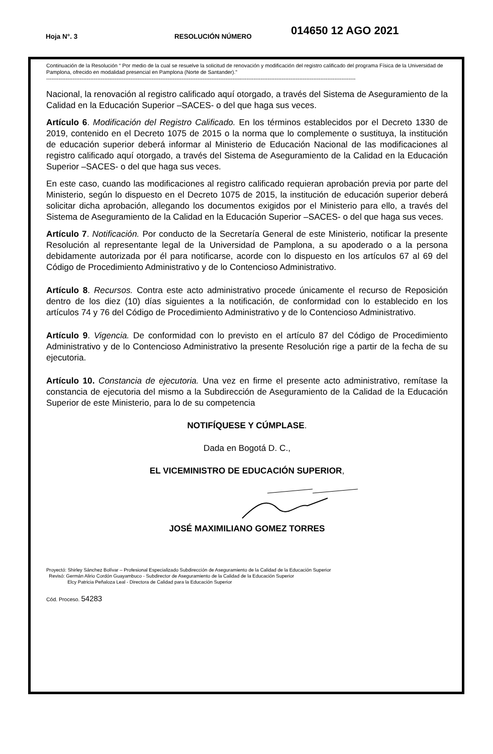Hoja N°. 3 RESOLUCIÓN NÚMERO 014650 12 AGO 2021
Continuación de la Resolución “ Por medio de la cual se resuelve la solicitud de renovación y modificación del registro calificado del programa Física de la Universidad de Pamplona, ofrecido en modalidad presencial en Pamplona (Norte de Santander).”
--------------------------------------------------------------------------------------------------------------------------------------------------------------------------------
Nacional, la renovación al registro calificado aquí otorgado, a través del Sistema de Aseguramiento de la Calidad en la Educación Superior –SACES- o del que haga sus veces.
Artículo 6. Modificación del Registro Calificado. En los términos establecidos por el Decreto 1330 de 2019, contenido en el Decreto 1075 de 2015 o la norma que lo complemente o sustituya, la institución de educación superior deberá informar al Ministerio de Educación Nacional de las modificaciones al registro calificado aquí otorgado, a través del Sistema de Aseguramiento de la Calidad en la Educación Superior –SACES- o del que haga sus veces.
En este caso, cuando las modificaciones al registro calificado requieran aprobación previa por parte del Ministerio, según lo dispuesto en el Decreto 1075 de 2015, la institución de educación superior deberá solicitar dicha aprobación, allegando los documentos exigidos por el Ministerio para ello, a través del Sistema de Aseguramiento de la Calidad en la Educación Superior –SACES- o del que haga sus veces.
Artículo 7. Notificación. Por conducto de la Secretaría General de este Ministerio, notificar la presente Resolución al representante legal de la Universidad de Pamplona, a su apoderado o a la persona debidamente autorizada por él para notificarse, acorde con lo dispuesto en los artículos 67 al 69 del Código de Procedimiento Administrativo y de lo Contencioso Administrativo.
Artículo 8. Recursos. Contra este acto administrativo procede únicamente el recurso de Reposición dentro de los diez (10) días siguientes a la notificación, de conformidad con lo establecido en los artículos 74 y 76 del Código de Procedimiento Administrativo y de lo Contencioso Administrativo.
Artículo 9. Vigencia. De conformidad con lo previsto en el artículo 87 del Código de Procedimiento Administrativo y de lo Contencioso Administrativo la presente Resolución rige a partir de la fecha de su ejecutoria.
Artículo 10. Constancia de ejecutoria. Una vez en firme el presente acto administrativo, remítase la constancia de ejecutoria del mismo a la Subdirección de Aseguramiento de la Calidad de la Educación Superior de este Ministerio, para lo de su competencia
NOTIFÍQUESE Y CÚMPLASE.
Dada en Bogotá D. C.,
EL VICEMINISTRO DE EDUCACIÓN SUPERIOR,
JOSÉ MAXIMILIANO GOMEZ TORRES
Proyectó: Shirley Sánchez Bolívar – Profesional Especializado Subdirección de Aseguramiento de la Calidad de la Educación Superior
Revisó: Germán Alirio Cordón Guayambuco - Subdirector de Aseguramiento de la Calidad de la Educación Superior
Elcy Patricia Peñaloza Leal - Directora de Calidad para la Educación Superior
Cód. Proceso. 54283